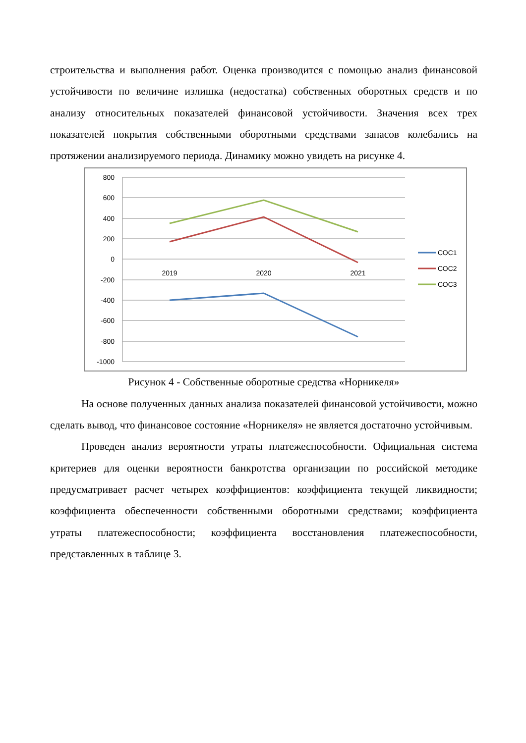строительства и выполнения работ. Оценка производится с помощью анализ финансовой устойчивости по величине излишка (недостатка) собственных оборотных средств и по анализу относительных показателей финансовой устойчивости. Значения всех трех показателей покрытия собственными оборотными средствами запасов колебались на протяжении анализируемого периода. Динамику можно увидеть на рисунке 4.
800
600
400
200
0
-200
-400
-600
-800
-1000
2019
2020
2021
СОС1
СОС2
СОС3
Рисунок 4 - Собственные оборотные средства «Норникеля»
На основе полученных данных анализа показателей финансовой устойчивости, можно сделать вывод, что финансовое состояние «Норникеля» не является достаточно устойчивым.
Проведен анализ вероятности утраты платежеспособности. Официальная система критериев для оценки вероятности банкротства организации по российской методике предусматривает расчет четырех коэффициентов: коэффициента текущей ликвидности; коэффициента обеспеченности собственными оборотными средствами; коэффициента утраты платежеспособности; коэффициента восстановления платежеспособности, представленных в таблице 3.